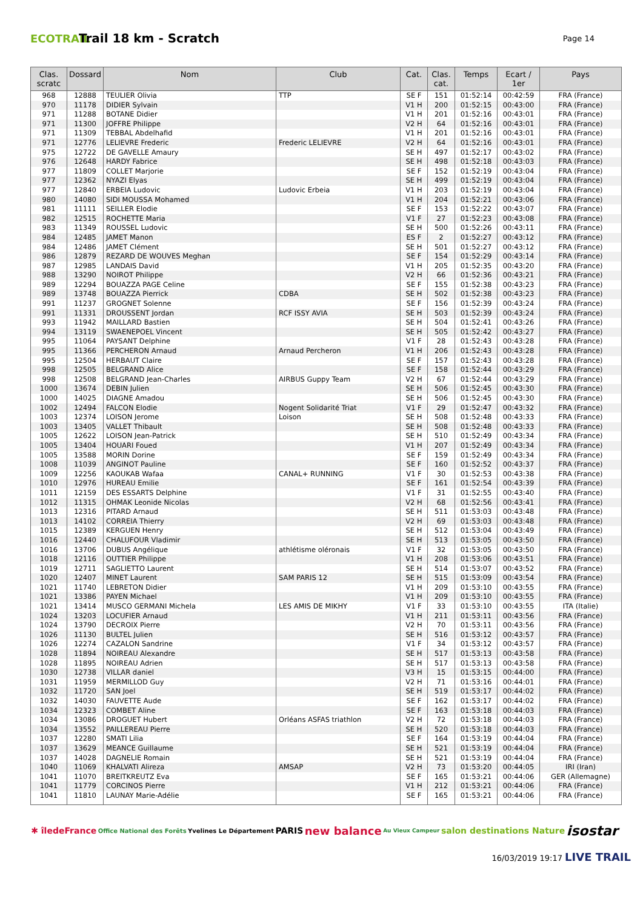ECOTRAIL
Trail 18 km - Scratch
Page 14
| Clas. scratc | Dossard | Nom | Club | Cat. | Clas. cat. | Temps | Ecart / 1er | Pays |
| --- | --- | --- | --- | --- | --- | --- | --- | --- |
| 968 | 12888 | TEULIER Olivia | TTP | SE F | 151 | 01:52:14 | 00:42:59 | FRA (France) |
| 970 | 11178 | DIDIER Sylvain | | V1 H | 200 | 01:52:15 | 00:43:00 | FRA (France) |
| 971 | 11288 | BOTANE Didier | | V1 H | 201 | 01:52:16 | 00:43:01 | FRA (France) |
| 971 | 11300 | JOFFRE Philippe | | V2 H | 64 | 01:52:16 | 00:43:01 | FRA (France) |
| 971 | 11309 | TEBBAL Abdelhafid | | V1 H | 201 | 01:52:16 | 00:43:01 | FRA (France) |
| 971 | 12776 | LELIEVRE Frederic | Frederic LELIEVRE | V2 H | 64 | 01:52:16 | 00:43:01 | FRA (France) |
| 975 | 12722 | DE GAVELLE Amaury | | SE H | 497 | 01:52:17 | 00:43:02 | FRA (France) |
| 976 | 12648 | HARDY Fabrice | | SE H | 498 | 01:52:18 | 00:43:03 | FRA (France) |
| 977 | 11809 | COLLET Marjorie | | SE F | 152 | 01:52:19 | 00:43:04 | FRA (France) |
| 977 | 12362 | NYAZI Elyas | | SE H | 499 | 01:52:19 | 00:43:04 | FRA (France) |
| 977 | 12840 | ERBEIA Ludovic | Ludovic Erbeia | V1 H | 203 | 01:52:19 | 00:43:04 | FRA (France) |
| 980 | 14080 | SIDI MOUSSA Mohamed | | V1 H | 204 | 01:52:21 | 00:43:06 | FRA (France) |
| 981 | 11111 | SEILLER Elodie | | SE F | 153 | 01:52:22 | 00:43:07 | FRA (France) |
| 982 | 12515 | ROCHETTE Maria | | V1 F | 27 | 01:52:23 | 00:43:08 | FRA (France) |
| 983 | 11349 | ROUSSEL Ludovic | | SE H | 500 | 01:52:26 | 00:43:11 | FRA (France) |
| 984 | 12485 | JAMET Manon | | ES F | 2 | 01:52:27 | 00:43:12 | FRA (France) |
| 984 | 12486 | JAMET Clément | | SE H | 501 | 01:52:27 | 00:43:12 | FRA (France) |
| 986 | 12879 | REZARD DE WOUVES Meghan | | SE F | 154 | 01:52:29 | 00:43:14 | FRA (France) |
| 987 | 12985 | LANDAIS David | | V1 H | 205 | 01:52:35 | 00:43:20 | FRA (France) |
| 988 | 13290 | NOIROT Philippe | | V2 H | 66 | 01:52:36 | 00:43:21 | FRA (France) |
| 989 | 12294 | BOUAZZA PAGE Celine | | SE F | 155 | 01:52:38 | 00:43:23 | FRA (France) |
| 989 | 13748 | BOUAZZA Pierrick | CDBA | SE H | 502 | 01:52:38 | 00:43:23 | FRA (France) |
| 991 | 11237 | GROGNET Solenne | | SE F | 156 | 01:52:39 | 00:43:24 | FRA (France) |
| 991 | 11331 | DROUSSENT Jordan | RCF ISSY AVIA | SE H | 503 | 01:52:39 | 00:43:24 | FRA (France) |
| 993 | 11942 | MAILLARD Bastien | | SE H | 504 | 01:52:41 | 00:43:26 | FRA (France) |
| 994 | 13119 | SWAENEPOEL Vincent | | SE H | 505 | 01:52:42 | 00:43:27 | FRA (France) |
| 995 | 11064 | PAYSANT Delphine | | V1 F | 28 | 01:52:43 | 00:43:28 | FRA (France) |
| 995 | 11366 | PERCHERON Arnaud | Arnaud Percheron | V1 H | 206 | 01:52:43 | 00:43:28 | FRA (France) |
| 995 | 12504 | HERBAUT Claire | | SE F | 157 | 01:52:43 | 00:43:28 | FRA (France) |
| 998 | 12505 | BELGRAND Alice | | SE F | 158 | 01:52:44 | 00:43:29 | FRA (France) |
| 998 | 12508 | BELGRAND Jean-Charles | AIRBUS Guppy Team | V2 H | 67 | 01:52:44 | 00:43:29 | FRA (France) |
| 1000 | 13674 | DEBIN Julien | | SE H | 506 | 01:52:45 | 00:43:30 | FRA (France) |
| 1000 | 14025 | DIAGNE Amadou | | SE H | 506 | 01:52:45 | 00:43:30 | FRA (France) |
| 1002 | 12494 | FALCON Elodie | Nogent Solidarité Triat | V1 F | 29 | 01:52:47 | 00:43:32 | FRA (France) |
| 1003 | 12374 | LOISON Jerome | Loison | SE H | 508 | 01:52:48 | 00:43:33 | FRA (France) |
| 1003 | 13405 | VALLET Thibault | | SE H | 508 | 01:52:48 | 00:43:33 | FRA (France) |
| 1005 | 12622 | LOISON Jean-Patrick | | SE H | 510 | 01:52:49 | 00:43:34 | FRA (France) |
| 1005 | 13404 | HOUARI Foued | | V1 H | 207 | 01:52:49 | 00:43:34 | FRA (France) |
| 1005 | 13588 | MORIN Dorine | | SE F | 159 | 01:52:49 | 00:43:34 | FRA (France) |
| 1008 | 11039 | ANGINOT Pauline | | SE F | 160 | 01:52:52 | 00:43:37 | FRA (France) |
| 1009 | 12256 | KAOUKAB Wafaa | CANAL+ RUNNING | V1 F | 30 | 01:52:53 | 00:43:38 | FRA (France) |
| 1010 | 12976 | HUREAU Emilie | | SE F | 161 | 01:52:54 | 00:43:39 | FRA (France) |
| 1011 | 12159 | DES ESSARTS Delphine | | V1 F | 31 | 01:52:55 | 00:43:40 | FRA (France) |
| 1012 | 11315 | OHMAK Leonide Nicolas | | V2 H | 68 | 01:52:56 | 00:43:41 | FRA (France) |
| 1013 | 12316 | PITARD Arnaud | | SE H | 511 | 01:53:03 | 00:43:48 | FRA (France) |
| 1013 | 14102 | CORREIA Thierry | | V2 H | 69 | 01:53:03 | 00:43:48 | FRA (France) |
| 1015 | 12389 | KERGUEN Henry | | SE H | 512 | 01:53:04 | 00:43:49 | FRA (France) |
| 1016 | 12440 | CHALUFOUR Vladimir | | SE H | 513 | 01:53:05 | 00:43:50 | FRA (France) |
| 1016 | 13706 | DUBUS Angélique | athlétisme oléronais | V1 F | 32 | 01:53:05 | 00:43:50 | FRA (France) |
| 1018 | 12116 | OUTTIER Philippe | | V1 H | 208 | 01:53:06 | 00:43:51 | FRA (France) |
| 1019 | 12711 | SAGLIETTO Laurent | | SE H | 514 | 01:53:07 | 00:43:52 | FRA (France) |
| 1020 | 12407 | MINET Laurent | SAM PARIS 12 | SE H | 515 | 01:53:09 | 00:43:54 | FRA (France) |
| 1021 | 11740 | LEBRETON Didier | | V1 H | 209 | 01:53:10 | 00:43:55 | FRA (France) |
| 1021 | 13386 | PAYEN Michael | | V1 H | 209 | 01:53:10 | 00:43:55 | FRA (France) |
| 1021 | 13414 | MUSCO GERMANI Michela | LES AMIS DE MIKHY | V1 F | 33 | 01:53:10 | 00:43:55 | ITA (Italie) |
| 1024 | 13203 | LOCUFIER Arnaud | | V1 H | 211 | 01:53:11 | 00:43:56 | FRA (France) |
| 1024 | 13790 | DECROIX Pierre | | V2 H | 70 | 01:53:11 | 00:43:56 | FRA (France) |
| 1026 | 11130 | BULTEL Julien | | SE H | 516 | 01:53:12 | 00:43:57 | FRA (France) |
| 1026 | 12274 | CAZALON Sandrine | | V1 F | 34 | 01:53:12 | 00:43:57 | FRA (France) |
| 1028 | 11894 | NOIREAU Alexandre | | SE H | 517 | 01:53:13 | 00:43:58 | FRA (France) |
| 1028 | 11895 | NOIREAU Adrien | | SE H | 517 | 01:53:13 | 00:43:58 | FRA (France) |
| 1030 | 12738 | VILLAR daniel | | V3 H | 15 | 01:53:15 | 00:44:00 | FRA (France) |
| 1031 | 11959 | MERMILLOD Guy | | V2 H | 71 | 01:53:16 | 00:44:01 | FRA (France) |
| 1032 | 11720 | SAN Joel | | SE H | 519 | 01:53:17 | 00:44:02 | FRA (France) |
| 1032 | 14030 | FAUVETTE Aude | | SE F | 162 | 01:53:17 | 00:44:02 | FRA (France) |
| 1034 | 12323 | COMBET Aline | | SE F | 163 | 01:53:18 | 00:44:03 | FRA (France) |
| 1034 | 13086 | DROGUET Hubert | Orléans ASFAS triathlon | V2 H | 72 | 01:53:18 | 00:44:03 | FRA (France) |
| 1034 | 13552 | PAILLEREAU Pierre | | SE H | 520 | 01:53:18 | 00:44:03 | FRA (France) |
| 1037 | 12280 | SMATI Lilia | | SE F | 164 | 01:53:19 | 00:44:04 | FRA (France) |
| 1037 | 13629 | MEANCE Guillaume | | SE H | 521 | 01:53:19 | 00:44:04 | FRA (France) |
| 1037 | 14028 | DAGNELIE Romain | | SE H | 521 | 01:53:19 | 00:44:04 | FRA (France) |
| 1040 | 11069 | KHALVATI Alireza | AMSAP | V2 H | 73 | 01:53:20 | 00:44:05 | IRI (Iran) |
| 1041 | 11070 | BREITKREUTZ Eva | | SE F | 165 | 01:53:21 | 00:44:06 | GER (Allemagne) |
| 1041 | 11779 | CORCINOS Pierre | | V1 H | 212 | 01:53:21 | 00:44:06 | FRA (France) |
| 1041 | 11810 | LAUNAY Marie-Adélie | | SE F | 165 | 01:53:21 | 00:44:06 | FRA (France) |
✱ îledeFrance Office National des Forêts Yvelines Le Département PARIS new balance Au Vieux Campeur salon destinations Nature isostar
16/03/2019 19:17 LIVE TRAIL